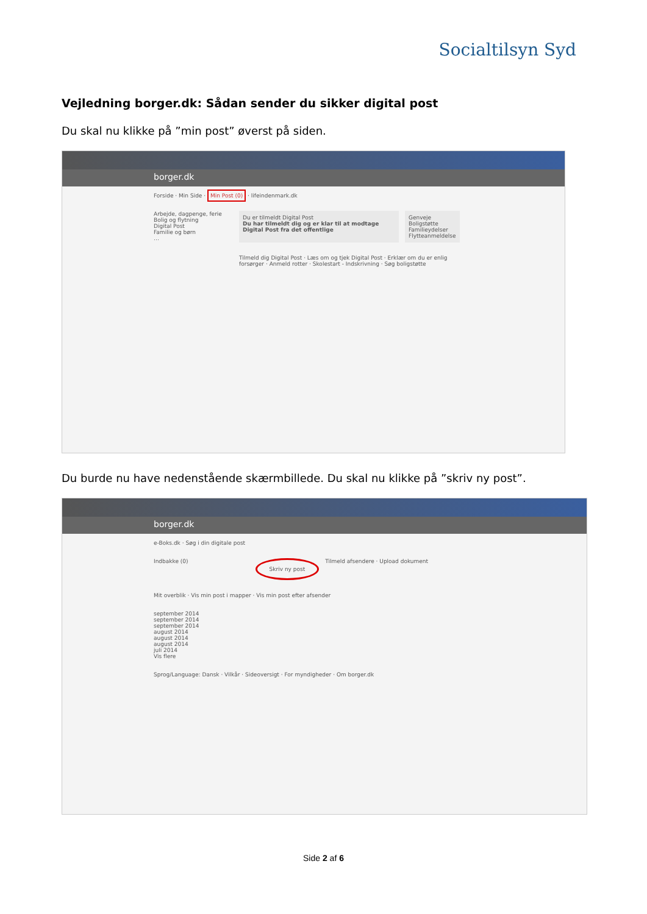Socialtilsyn Syd
Vejledning borger.dk: Sådan sender du sikker digital post
Du skal nu klikke på ”min post” øverst på siden.
borger.dk
Forside · Min Side · Min Post (0) · lifeindenmark.dk
Arbejde, dagpenge, ferie
Bolig og flytning
Digital Post
Familie og børn
…
Du er tilmeldt Digital Post
Du har tilmeldt dig og er klar til at modtage Digital Post fra det offentlige
Genveje
Boligstøtte
Familieydelser
Flytteanmeldelse
Tilmeld dig Digital Post · Læs om og tjek Digital Post · Erklær om du er enlig forsørger · Anmeld rotter · Skolestart - Indskrivning · Søg boligstøtte
Du burde nu have nedenstående skærmbillede. Du skal nu klikke på ”skriv ny post”.
borger.dk
e-Boks.dk · Søg i din digitale post
Indbakke (0) Skriv ny post Tilmeld afsendere · Upload dokument
Mit overblik · Vis min post i mapper · Vis min post efter afsender
september 2014
september 2014
september 2014
august 2014
august 2014
august 2014
juli 2014
Vis flere
Sprog/Language: Dansk · Vilkår · Sideoversigt · For myndigheder · Om borger.dk
Side 2 af 6